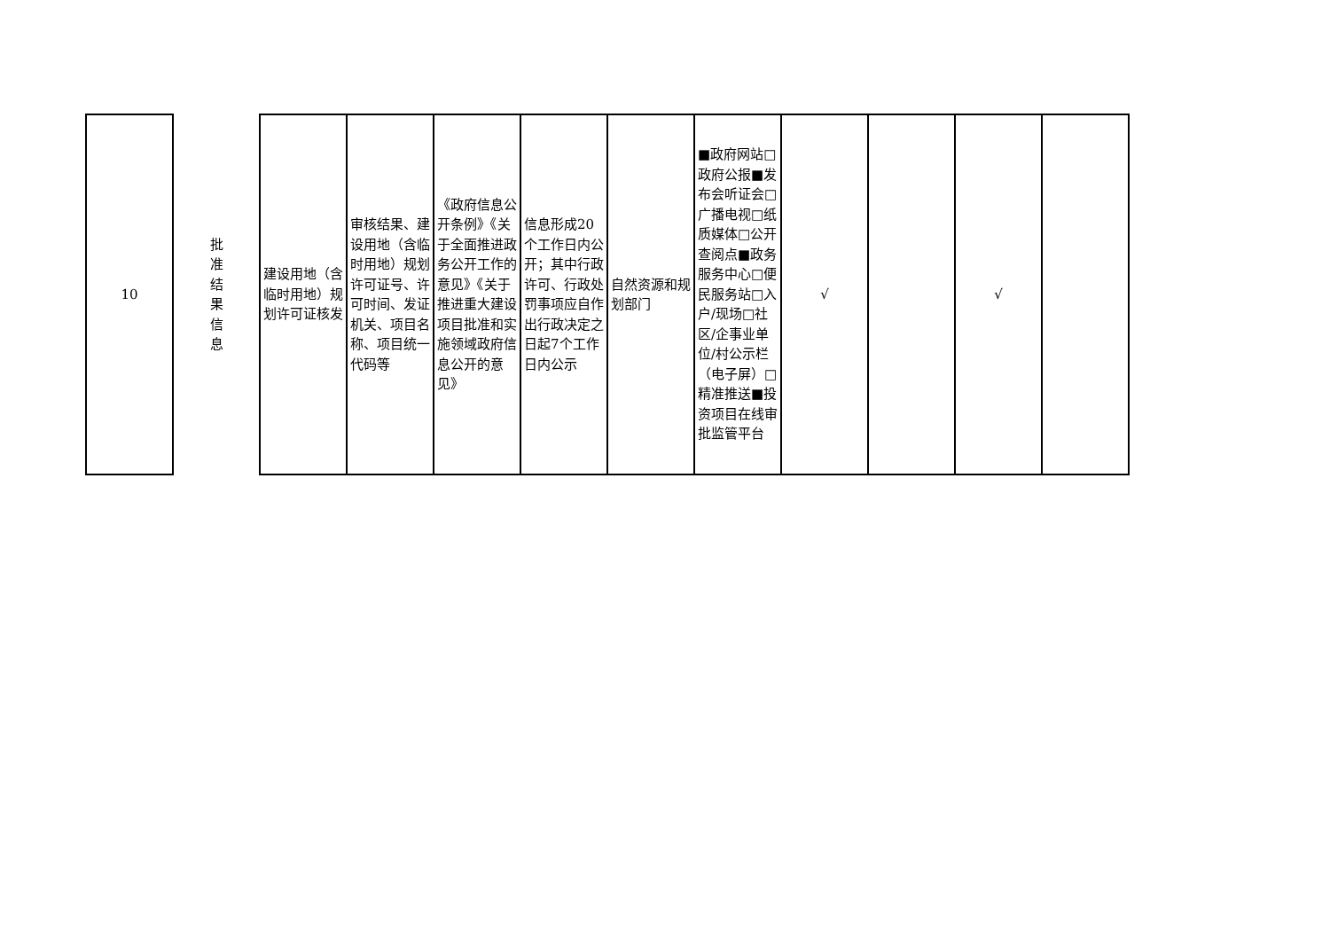| 10 | 批 准 结 果 信 息 | 建设用地（含临时用地）规划许可证核发 | 审核结果、建设用地（含临时用地）规划许可证号、许可时间、发证机关、项目名称、项目统一代码等 | 《政府信息公开条例》《关于全面推进政务公开工作的意见》《关于推进重大建设项目批准和实施领域政府信息公开的意见》 | 信息形成20个工作日内公开；其中行政许可、行政处罚事项应自作出行政决定之日起7个工作日内公示 | 自然资源和规划部门 | ■政府网站□政府公报■发布会听证会□广播电视□纸质媒体□公开查阅点■政务服务中心□便民服务站□入户/现场□社区/企事业单位/村公示栏（电子屏）□精准推送■投资项目在线审批监管平台 | √ | | √ | |